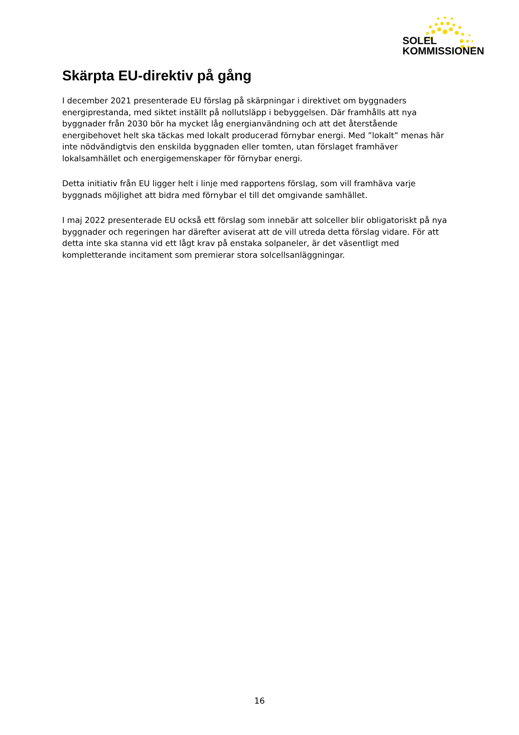SOLEL
KOMMISSIONEN
Skärpta EU-direktiv på gång
I december 2021 presenterade EU förslag på skärpningar i direktivet om byggnaders energiprestanda, med siktet inställt på nollutsläpp i bebyggelsen. Där framhålls att nya byggnader från 2030 bör ha mycket låg energianvändning och att det återstående energibehovet helt ska täckas med lokalt producerad förnybar energi. Med ”lokalt” menas här inte nödvändigtvis den enskilda byggnaden eller tomten, utan förslaget framhäver lokalsamhället och energigemenskaper för förnybar energi.
Detta initiativ från EU ligger helt i linje med rapportens förslag, som vill framhäva varje byggnads möjlighet att bidra med förnybar el till det omgivande samhället.
I maj 2022 presenterade EU också ett förslag som innebär att solceller blir obligatoriskt på nya byggnader och regeringen har därefter aviserat att de vill utreda detta förslag vidare. För att detta inte ska stanna vid ett lågt krav på enstaka solpaneler, är det väsentligt med kompletterande incitament som premierar stora solcellsanläggningar.
16